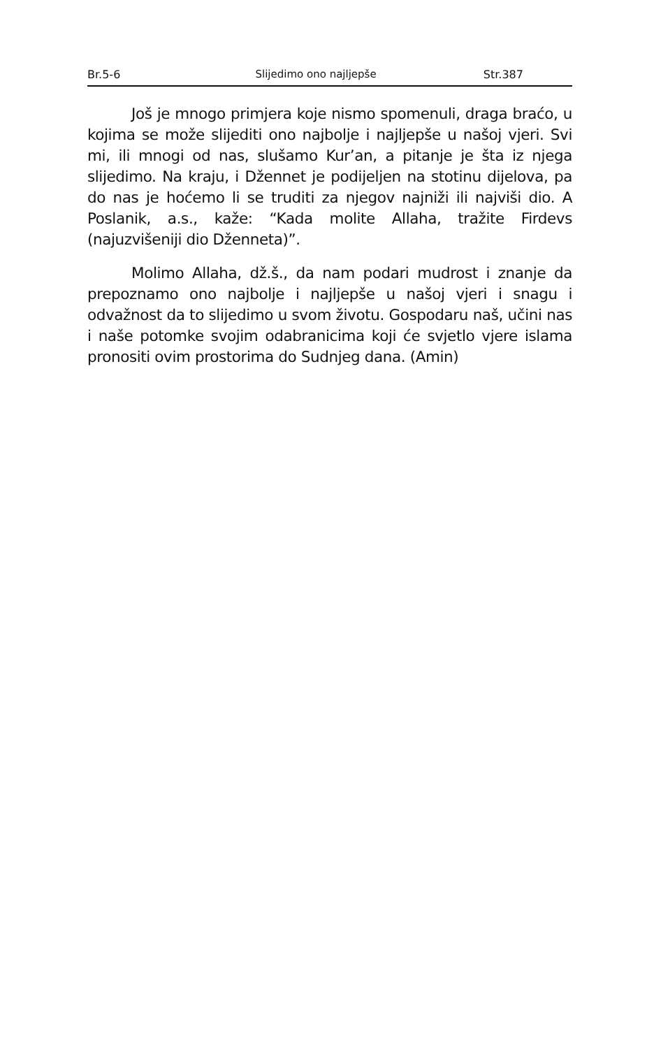Br.5-6 Slijedimo ono najljepše Str.387
Još je mnogo primjera koje nismo spomenuli, draga braćo, u kojima se može slijediti ono najbolje i najljepše u našoj vjeri. Svi mi, ili mnogi od nas, slušamo Kur’an, a pitanje je šta iz njega slijedimo. Na kraju, i Džennet je podijeljen na stotinu dijelova, pa do nas je hoćemo li se truditi za njegov najniži ili najviši dio. A Poslanik, a.s., kaže: “Kada molite Allaha, tražite Firdevs (najuzvišeniji dio Dženneta)”.
Molimo Allaha, dž.š., da nam podari mudrost i znanje da prepoznamo ono najbolje i najljepše u našoj vjeri i snagu i odvažnost da to slijedimo u svom životu. Gospodaru naš, učini nas i naše potomke svojim odabranicima koji će svjetlo vjere islama pronositi ovim prostorima do Sudnjeg dana. (Amin)